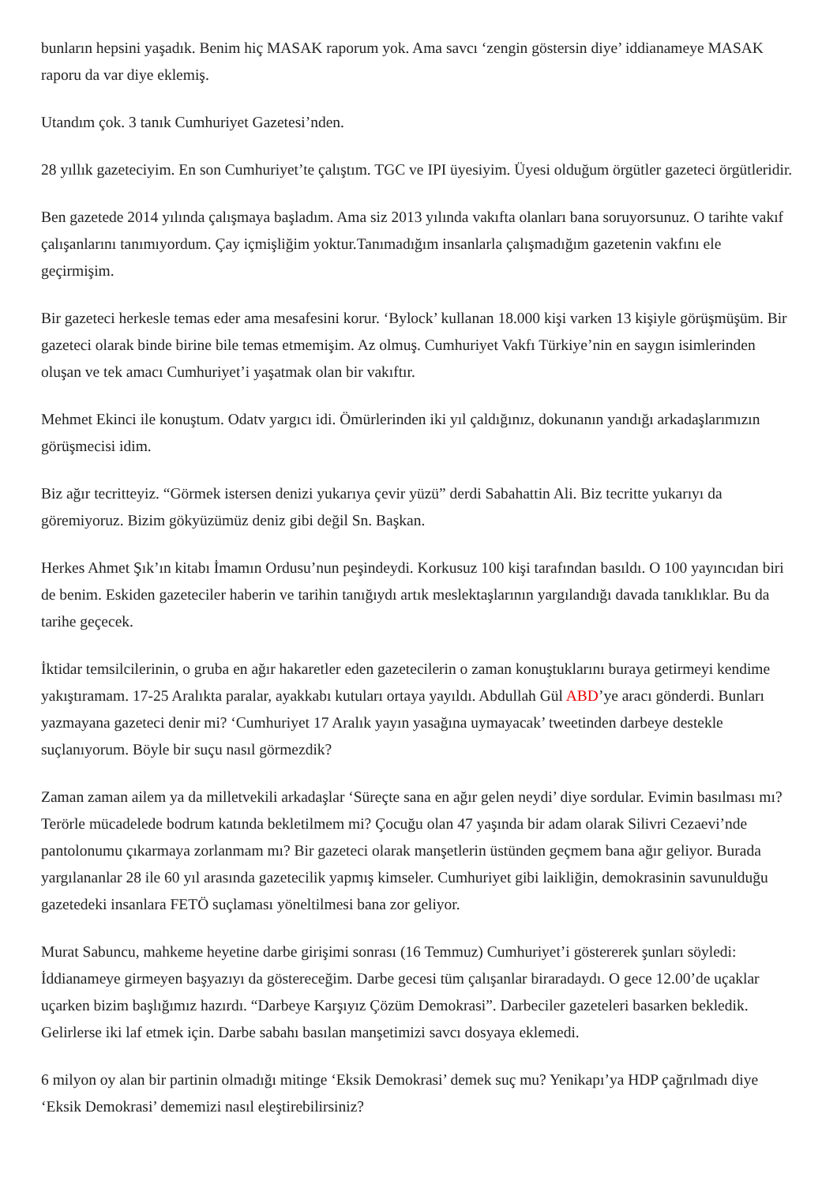bunların hepsini yaşadık. Benim hiç MASAK raporum yok. Ama savcı ‘zengin göstersin diye’ iddianameye MASAK raporu da var diye eklemiş.
Utandım çok. 3 tanık Cumhuriyet Gazetesi’nden.
28 yıllık gazeteciyim. En son Cumhuriyet’te çalıştım. TGC ve IPI üyesiyim. Üyesi olduğum örgütler gazeteci örgütleridir.
Ben gazetede 2014 yılında çalışmaya başladım. Ama siz 2013 yılında vakıfta olanları bana soruyorsunuz. O tarihte vakıf çalışanlarını tanımıyordum. Çay içmişliğim yoktur.Tanımadığım insanlarla çalışmadığım gazetenin vakfını ele geçirmişim.
Bir gazeteci herkesle temas eder ama mesafesini korur. ‘Bylock’ kullanan 18.000 kişi varken 13 kişiyle görüşmüşüm. Bir gazeteci olarak binde birine bile temas etmemişim. Az olmuş. Cumhuriyet Vakfı Türkiye’nin en saygın isimlerinden oluşan ve tek amacı Cumhuriyet’i yaşatmak olan bir vakıftır.
Mehmet Ekinci ile konuştum. Odatv yargıcı idi. Ömürlerinden iki yıl çaldığınız, dokunanın yandığı arkadaşlarımızın görüşmecisi idim.
Biz ağır tecritteyiz. “Görmek istersen denizi yukarıya çevir yüzü” derdi Sabahattin Ali. Biz tecritte yukarıyı da göremiyoruz. Bizim gökyüzümüz deniz gibi değil Sn. Başkan.
Herkes Ahmet Şık’ın kitabı İmamın Ordusu’nun peşindeydi. Korkusuz 100 kişi tarafından basıldı. O 100 yayıncıdan biri de benim. Eskiden gazeteciler haberin ve tarihin tanığıydı artık meslektaşlarının yargılandığı davada tanıklıklar. Bu da tarihe geçecek.
İktidar temsilcilerinin, o gruba en ağır hakaretler eden gazetecilerin o zaman konuştuklarını buraya getirmeyi kendime yakıştıramam. 17-25 Aralıkta paralar, ayakkabı kutuları ortaya yayıldı. Abdullah Gül ABD’ye aracı gönderdi. Bunları yazmayana gazeteci denir mi? ‘Cumhuriyet 17 Aralık yayın yasağına uymayacak’ tweetinden darbeye destekle suçlanıyorum. Böyle bir suçu nasıl görmezdik?
Zaman zaman ailem ya da milletvekili arkadaşlar ‘Süreçte sana en ağır gelen neydi’ diye sordular. Evimin basılması mı? Terörle mücadelede bodrum katında bekletilmem mi? Çocuğu olan 47 yaşında bir adam olarak Silivri Cezaevi’nde pantolonumu çıkarmaya zorlanmam mı? Bir gazeteci olarak manşetlerin üstünden geçmem bana ağır geliyor. Burada yargılananlar 28 ile 60 yıl arasında gazetecilik yapmış kimseler. Cumhuriyet gibi laikliğin, demokrasinin savunulduğu gazetedeki insanlara FETÖ suçlaması yöneltilmesi bana zor geliyor.
Murat Sabuncu, mahkeme heyetine darbe girişimi sonrası (16 Temmuz) Cumhuriyet’i göstererek şunları söyledi: İddianameye girmeyen başyazıyı da göstereceğim. Darbe gecesi tüm çalışanlar biraradaydı. O gece 12.00’de uçaklar uçarken bizim başlığımız hazırdı. “Darbeye Karşıyız Çözüm Demokrasi”. Darbeciler gazeteleri basarken bekledik. Gelirlerse iki laf etmek için. Darbe sabahı basılan manşetimizi savcı dosyaya eklemedi.
6 milyon oy alan bir partinin olmadığı mitinge ‘Eksik Demokrasi’ demek suç mu? Yenikapı’ya HDP çağrılmadı diye ‘Eksik Demokrasi’ dememizi nasıl eleştirebilirsiniz?